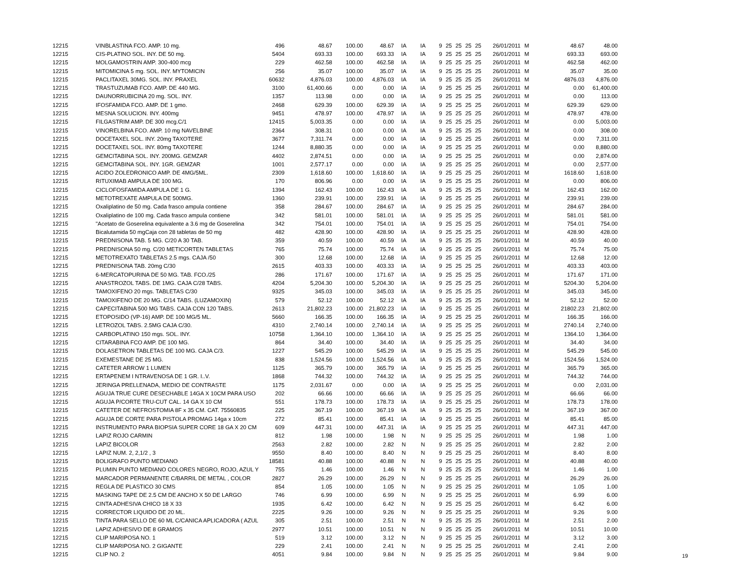| 12215 | VINBLASTINA FCO. AMP. 10 mg. | 496 | 48.67 | 100.00 | 48.67 | IA | IA | 9 | 25 | 25 | 25 | 25 | 26/01/2011 | M | 48.67 | 48.00 |
| 12215 | CIS-PLATINO SOL. INY. DE 50 mg. | 5404 | 693.33 | 100.00 | 693.33 | IA | IA | 9 | 25 | 25 | 25 | 25 | 26/01/2011 | M | 693.33 | 693.00 |
| 12215 | MOLGAMOSTRIN AMP. 300-400 mcg | 229 | 462.58 | 100.00 | 462.58 | IA | IA | 9 | 25 | 25 | 25 | 25 | 26/01/2011 | M | 462.58 | 462.00 |
| 12215 | MITOMICINA 5 mg. SOL. INY. MYTOMICIN | 256 | 35.07 | 100.00 | 35.07 | IA | IA | 9 | 25 | 25 | 25 | 25 | 26/01/2011 | M | 35.07 | 35.00 |
| 12215 | PACLITAXEL 30MG. SOL. INY. PRAXEL | 60632 | 4,876.03 | 100.00 | 4,876.03 | IA | IA | 9 | 25 | 25 | 25 | 25 | 26/01/2011 | M | 4876.03 | 4,876.00 |
| 12215 | TRASTUZUMAB FCO. AMP. DE 440 MG. | 3100 | 61,400.66 | 0.00 | 0.00 | IA | IA | 9 | 25 | 25 | 25 | 25 | 26/01/2011 | M | 0.00 | 61,400.00 |
| 12215 | DAUNORRUBICINA 20 mg. SOL. INY. | 1357 | 113.98 | 0.00 | 0.00 | IA | IA | 9 | 25 | 25 | 25 | 25 | 26/01/2011 | M | 0.00 | 113.00 |
| 12215 | IFOSFAMIDA FCO. AMP. DE 1 gmo. | 2468 | 629.39 | 100.00 | 629.39 | IA | IA | 9 | 25 | 25 | 25 | 25 | 26/01/2011 | M | 629.39 | 629.00 |
| 12215 | MESNA SOLUCION. INY. 400mg | 9451 | 478.97 | 100.00 | 478.97 | IA | IA | 9 | 25 | 25 | 25 | 25 | 26/01/2011 | M | 478.97 | 478.00 |
| 12215 | FILGASTRIM AMP. DE 300 mcg.C/1 | 12415 | 5,003.35 | 0.00 | 0.00 | IA | IA | 9 | 25 | 25 | 25 | 25 | 26/01/2011 | M | 0.00 | 5,003.00 |
| 12215 | VINORELBINA FCO. AMP. 10 mg NAVELBINE | 2364 | 308.31 | 0.00 | 0.00 | IA | IA | 9 | 25 | 25 | 25 | 25 | 26/01/2011 | M | 0.00 | 308.00 |
| 12215 | DOCETAXEL SOL. INY. 20mg TAXOTERE | 3677 | 7,311.74 | 0.00 | 0.00 | IA | IA | 9 | 25 | 25 | 25 | 25 | 26/01/2011 | M | 0.00 | 7,311.00 |
| 12215 | DOCETAXEL SOL. INY. 80mg TAXOTERE | 1244 | 8,880.35 | 0.00 | 0.00 | IA | IA | 9 | 25 | 25 | 25 | 25 | 26/01/2011 | M | 0.00 | 8,880.00 |
| 12215 | GEMCITABINA SOL. INY. 200MG. GEMZAR | 4402 | 2,874.51 | 0.00 | 0.00 | IA | IA | 9 | 25 | 25 | 25 | 25 | 26/01/2011 | M | 0.00 | 2,874.00 |
| 12215 | GEMCITABINA SOL. INY. 1GR. GEMZAR | 1001 | 2,577.17 | 0.00 | 0.00 | IA | IA | 9 | 25 | 25 | 25 | 25 | 26/01/2011 | M | 0.00 | 2,577.00 |
| 12215 | ACIDO ZOLEDRONICO AMP. DE 4MG/5ML. | 2309 | 1,618.60 | 100.00 | 1,618.60 | IA | IA | 9 | 25 | 25 | 25 | 25 | 26/01/2011 | M | 1618.60 | 1,618.00 |
| 12215 | RITUXIMAB AMPULA DE 100 MG. | 170 | 806.96 | 0.00 | 0.00 | IA | IA | 9 | 25 | 25 | 25 | 25 | 26/01/2011 | M | 0.00 | 806.00 |
| 12215 | CICLOFOSFAMIDA AMPULA DE 1 G. | 1394 | 162.43 | 100.00 | 162.43 | IA | IA | 9 | 25 | 25 | 25 | 25 | 26/01/2011 | M | 162.43 | 162.00 |
| 12215 | METOTREXATE AMPULA DE 500MG. | 1360 | 239.91 | 100.00 | 239.91 | IA | IA | 9 | 25 | 25 | 25 | 25 | 26/01/2011 | M | 239.91 | 239.00 |
| 12215 | Oxaliplatino de 50 mg. Cada frasco ampula contiene | 358 | 284.67 | 100.00 | 284.67 | IA | IA | 9 | 25 | 25 | 25 | 25 | 26/01/2011 | M | 284.67 | 284.00 |
| 12215 | Oxaliplatino de 100 mg. Cada frasco ampula contiene | 342 | 581.01 | 100.00 | 581.01 | IA | IA | 9 | 25 | 25 | 25 | 25 | 26/01/2011 | M | 581.01 | 581.00 |
| 12215 | "Acetato de Goserelina equivalente a 3.6 mg de Goserelina | 342 | 754.01 | 100.00 | 754.01 | IA | IA | 9 | 25 | 25 | 25 | 25 | 26/01/2011 | M | 754.01 | 754.00 |
| 12215 | Bicalutamida 50 mgCaja con 28 tabletas de 50 mg | 482 | 428.90 | 100.00 | 428.90 | IA | IA | 9 | 25 | 25 | 25 | 25 | 26/01/2011 | M | 428.90 | 428.00 |
| 12215 | PREDNISONA TAB. 5 MG. C/20 A 30 TAB. | 359 | 40.59 | 100.00 | 40.59 | IA | IA | 9 | 25 | 25 | 25 | 25 | 26/01/2011 | M | 40.59 | 40.00 |
| 12215 | PREDNISONA 50 mg. C/20 METICORTEN TABLETAS | 765 | 75.74 | 100.00 | 75.74 | IA | IA | 9 | 25 | 25 | 25 | 25 | 26/01/2011 | M | 75.74 | 75.00 |
| 12215 | METOTREXATO TABLETAS 2.5 mgs. CAJA /50 | 300 | 12.68 | 100.00 | 12.68 | IA | IA | 9 | 25 | 25 | 25 | 25 | 26/01/2011 | M | 12.68 | 12.00 |
| 12215 | PREDNISONA TAB. 20mg C/30 | 2615 | 403.33 | 100.00 | 403.33 | IA | IA | 9 | 25 | 25 | 25 | 25 | 26/01/2011 | M | 403.33 | 403.00 |
| 12215 | 6-MERCATOPURINA DE 50 MG. TAB. FCO./25 | 286 | 171.67 | 100.00 | 171.67 | IA | IA | 9 | 25 | 25 | 25 | 25 | 26/01/2011 | M | 171.67 | 171.00 |
| 12215 | ANASTROZOL TABS. DE 1MG. CAJA C/28 TABS. | 4204 | 5,204.30 | 100.00 | 5,204.30 | IA | IA | 9 | 25 | 25 | 25 | 25 | 26/01/2011 | M | 5204.30 | 5,204.00 |
| 12215 | TAMOXIFENO 20 mgs. TABLETAS C/30 | 9325 | 345.03 | 100.00 | 345.03 | IA | IA | 9 | 25 | 25 | 25 | 25 | 26/01/2011 | M | 345.03 | 345.00 |
| 12215 | TAMOXIFENO DE 20 MG. C/14 TABS. (LUZAMOXIN) | 579 | 52.12 | 100.00 | 52.12 | IA | IA | 9 | 25 | 25 | 25 | 25 | 26/01/2011 | M | 52.12 | 52.00 |
| 12215 | CAPECITABINA 500 MG TABS. CAJA CON 120 TABS. | 2613 | 21,802.23 | 100.00 | 21,802.23 | IA | IA | 9 | 25 | 25 | 25 | 25 | 26/01/2011 | M | 21802.23 | 21,802.00 |
| 12215 | ETOPOSIDO (VP-16) AMP. DE 100 MG/5 ML. | 5660 | 166.35 | 100.00 | 166.35 | IA | IA | 9 | 25 | 25 | 25 | 25 | 26/01/2011 | M | 166.35 | 166.00 |
| 12215 | LETROZOL TABS. 2.5MG CAJA C/30. | 4310 | 2,740.14 | 100.00 | 2,740.14 | IA | IA | 9 | 25 | 25 | 25 | 25 | 26/01/2011 | M | 2740.14 | 2,740.00 |
| 12215 | CARBOPLATINO 150 mgs. SOL. INY. | 10758 | 1,364.10 | 100.00 | 1,364.10 | IA | IA | 9 | 25 | 25 | 25 | 25 | 26/01/2011 | M | 1364.10 | 1,364.00 |
| 12215 | CITARABINA FCO AMP. DE 100 MG. | 864 | 34.40 | 100.00 | 34.40 | IA | IA | 9 | 25 | 25 | 25 | 25 | 26/01/2011 | M | 34.40 | 34.00 |
| 12215 | DOLASETRON TABLETAS DE 100 MG. CAJA C/3. | 1227 | 545.29 | 100.00 | 545.29 | IA | IA | 9 | 25 | 25 | 25 | 25 | 26/01/2011 | M | 545.29 | 545.00 |
| 12215 | EXEMESTANE DE 25 MG. | 838 | 1,524.56 | 100.00 | 1,524.56 | IA | IA | 9 | 25 | 25 | 25 | 25 | 26/01/2011 | M | 1524.56 | 1,524.00 |
| 12215 | CATETER ARROW 1 LUMEN | 1125 | 365.79 | 100.00 | 365.79 | IA | IA | 9 | 25 | 25 | 25 | 25 | 26/01/2011 | M | 365.79 | 365.00 |
| 12215 | ERTAPENEM I NTRAVENOSA DE 1 GR. I..V. | 1868 | 744.32 | 100.00 | 744.32 | IA | IA | 9 | 25 | 25 | 25 | 25 | 26/01/2011 | M | 744.32 | 744.00 |
| 12215 | JERINGA PRELLENADA, MEDIO DE CONTRASTE | 1175 | 2,031.67 | 0.00 | 0.00 | IA | IA | 9 | 25 | 25 | 25 | 25 | 26/01/2011 | M | 0.00 | 2,031.00 |
| 12215 | AGUJA TRUE CURE DESECHABLE 14GA X 10CM PARA USO | 202 | 66.66 | 100.00 | 66.66 | IA | IA | 9 | 25 | 25 | 25 | 25 | 26/01/2011 | M | 66.66 | 66.00 |
| 12215 | AGUJA P/CORTE TRU-CUT CAL. 14 GA X 10 CM | 551 | 178.73 | 100.00 | 178.73 | IA | IA | 9 | 25 | 25 | 25 | 25 | 26/01/2011 | M | 178.73 | 178.00 |
| 12215 | CATETER DE NEFROSTOMIA 8F x 35 CM. CAT. 75560835 | 225 | 367.19 | 100.00 | 367.19 | IA | IA | 9 | 25 | 25 | 25 | 25 | 26/01/2011 | M | 367.19 | 367.00 |
| 12215 | AGUJA DE CORTE PARA PISTOLA PROMAG 14ga x 10cm | 272 | 85.41 | 100.00 | 85.41 | IA | IA | 9 | 25 | 25 | 25 | 25 | 26/01/2011 | M | 85.41 | 85.00 |
| 12215 | INSTRUMENTO PARA BIOPSIA SUPER CORE 18 GA X 20 CM | 609 | 447.31 | 100.00 | 447.31 | IA | IA | 9 | 25 | 25 | 25 | 25 | 26/01/2011 | M | 447.31 | 447.00 |
| 12215 | LAPIZ ROJO CARMIN | 812 | 1.98 | 100.00 | 1.98 | N | N | 9 | 25 | 25 | 25 | 25 | 26/01/2011 | M | 1.98 | 1.00 |
| 12215 | LAPIZ BICOLOR | 2563 | 2.82 | 100.00 | 2.82 | N | N | 9 | 25 | 25 | 25 | 25 | 26/01/2011 | M | 2.82 | 2.00 |
| 12215 | LAPIZ NUM. 2, 2,1/2 , 3 | 9550 | 8.40 | 100.00 | 8.40 | N | N | 9 | 25 | 25 | 25 | 25 | 26/01/2011 | M | 8.40 | 8.00 |
| 12215 | BOLIGRAFO PUNTO MEDIANO | 18581 | 40.88 | 100.00 | 40.88 | N | N | 9 | 25 | 25 | 25 | 25 | 26/01/2011 | M | 40.88 | 40.00 |
| 12215 | PLUMIN PUNTO MEDIANO COLORES NEGRO, ROJO, AZUL Y | 755 | 1.46 | 100.00 | 1.46 | N | N | 9 | 25 | 25 | 25 | 25 | 26/01/2011 | M | 1.46 | 1.00 |
| 12215 | MARCADOR PERMANENTE C/BARRIL DE METAL , COLOR | 2827 | 26.29 | 100.00 | 26.29 | N | N | 9 | 25 | 25 | 25 | 25 | 26/01/2011 | M | 26.29 | 26.00 |
| 12215 | REGLA DE PLASTICO 30 CMS | 854 | 1.05 | 100.00 | 1.05 | N | N | 9 | 25 | 25 | 25 | 25 | 26/01/2011 | M | 1.05 | 1.00 |
| 12215 | MASKING TAPE DE 2.5 CM DE ANCHO X 50 DE LARGO | 746 | 6.99 | 100.00 | 6.99 | N | N | 9 | 25 | 25 | 25 | 25 | 26/01/2011 | M | 6.99 | 6.00 |
| 12215 | CINTA ADHESIVA CHICO 18 X 33 | 1935 | 6.42 | 100.00 | 6.42 | N | N | 9 | 25 | 25 | 25 | 25 | 26/01/2011 | M | 6.42 | 6.00 |
| 12215 | CORRECTOR LIQUIDO DE 20 ML. | 2225 | 9.26 | 100.00 | 9.26 | N | N | 9 | 25 | 25 | 25 | 25 | 26/01/2011 | M | 9.26 | 9.00 |
| 12215 | TINTA PARA SELLO DE 60 ML C/CANICA APLICADORA ( AZUL | 305 | 2.51 | 100.00 | 2.51 | N | N | 9 | 25 | 25 | 25 | 25 | 26/01/2011 | M | 2.51 | 2.00 |
| 12215 | LAPIZ ADHESIVO DE 8 GRAMOS | 2977 | 10.51 | 100.00 | 10.51 | N | N | 9 | 25 | 25 | 25 | 25 | 26/01/2011 | M | 10.51 | 10.00 |
| 12215 | CLIP MARIPOSA NO. 1 | 519 | 3.12 | 100.00 | 3.12 | N | N | 9 | 25 | 25 | 25 | 25 | 26/01/2011 | M | 3.12 | 3.00 |
| 12215 | CLIP MARIPOSA NO. 2 GIGANTE | 229 | 2.41 | 100.00 | 2.41 | N | N | 9 | 25 | 25 | 25 | 25 | 26/01/2011 | M | 2.41 | 2.00 |
| 12215 | CLIP NO. 2 | 4051 | 9.84 | 100.00 | 9.84 | N | N | 9 | 25 | 25 | 25 | 25 | 26/01/2011 | M | 9.84 | 9.00 |
19